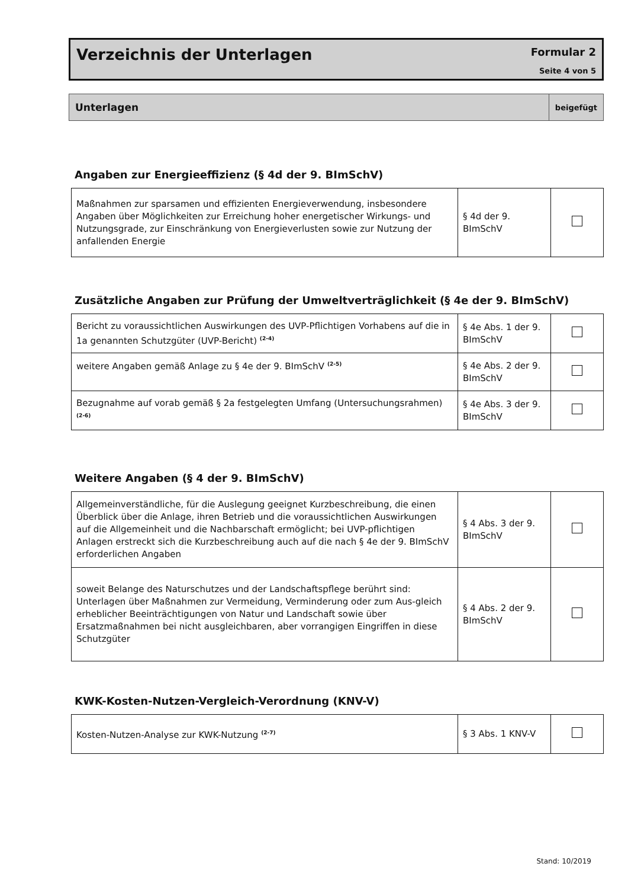Verzeichnis der Unterlagen
Formular 2
Seite 4 von 5
| Unterlagen | beigefügt |
| --- | --- |
Angaben zur Energieeffizienz (§ 4d der 9. BImSchV)
| Maßnahmen zur sparsamen und effizienten Energieverwendung, insbesondere Angaben über Möglichkeiten zur Erreichung hoher energetischer Wirkungs- und Nutzungsgrade, zur Einschränkung von Energieverlusten sowie zur Nutzung der anfallenden Energie | § 4d der 9. BImSchV | |
Zusätzliche Angaben zur Prüfung der Umweltverträglichkeit (§ 4e der 9. BImSchV)
| Bericht zu voraussichtlichen Auswirkungen des UVP-Pflichtigen Vorhabens auf die in 1a genannten Schutzgüter (UVP-Bericht) <sup>(2-4)</sup> | § 4e Abs. 1 der 9. BImSchV | |
| weitere Angaben gemäß Anlage zu § 4e der 9. BImSchV <sup>(2-5)</sup> | § 4e Abs. 2 der 9. BImSchV | |
| Bezugnahme auf vorab gemäß § 2a festgelegten Umfang (Untersuchungsrahmen) <sup>(2-6)</sup> | § 4e Abs. 3 der 9. BImSchV | |
Weitere Angaben (§ 4 der 9. BImSchV)
| Allgemeinverständliche, für die Auslegung geeignet Kurzbeschreibung, die einen Überblick über die Anlage, ihren Betrieb und die voraussichtlichen Auswirkungen auf die Allgemeinheit und die Nachbarschaft ermöglicht; bei UVP-pflichtigen Anlagen erstreckt sich die Kurzbeschreibung auch auf die nach § 4e der 9. BImSchV erforderlichen Angaben | § 4 Abs. 3 der 9. BImSchV | |
| soweit Belange des Naturschutzes und der Landschaftspflege berührt sind: Unterlagen über Maßnahmen zur Vermeidung, Verminderung oder zum Aus-gleich erheblicher Beeinträchtigungen von Natur und Landschaft sowie über Ersatzmaßnahmen bei nicht ausgleichbaren, aber vorrangigen Eingriffen in diese Schutzgüter | § 4 Abs. 2 der 9. BImSchV | |
KWK-Kosten-Nutzen-Vergleich-Verordnung (KNV-V)
| Kosten-Nutzen-Analyse zur KWK-Nutzung <sup>(2-7)</sup> | § 3 Abs. 1 KNV-V | |
Stand: 10/2019